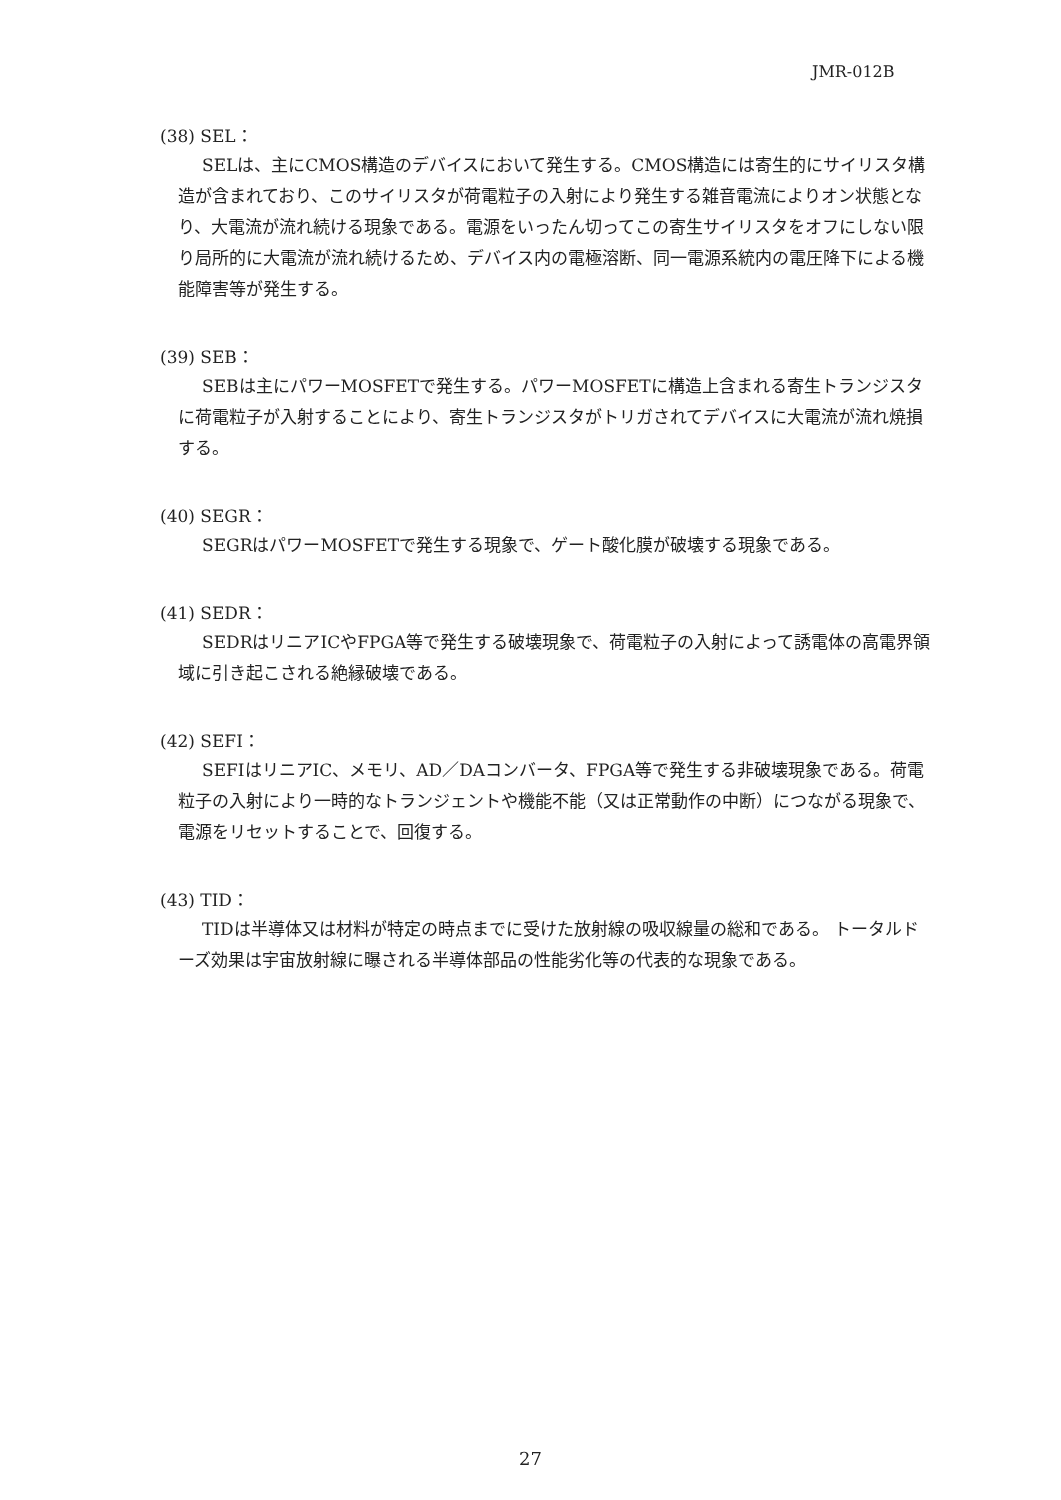JMR-012B
(38) SEL：
SELは、主にCMOS構造のデバイスにおいて発生する。CMOS構造には寄生的にサイリスタ構造が含まれており、このサイリスタが荷電粒子の入射により発生する雑音電流によりオン状態となり、大電流が流れ続ける現象である。電源をいったん切ってこの寄生サイリスタをオフにしない限り局所的に大電流が流れ続けるため、デバイス内の電極溶断、同一電源系統内の電圧降下による機能障害等が発生する。
(39) SEB：
SEBは主にパワーMOSFETで発生する。パワーMOSFETに構造上含まれる寄生トランジスタに荷電粒子が入射することにより、寄生トランジスタがトリガされてデバイスに大電流が流れ焼損する。
(40) SEGR：
SEGRはパワーMOSFETで発生する現象で、ゲート酸化膜が破壊する現象である。
(41) SEDR：
SEDRはリニアICやFPGA等で発生する破壊現象で、荷電粒子の入射によって誘電体の高電界領域に引き起こされる絶縁破壊である。
(42) SEFI：
SEFIはリニアIC、メモリ、AD／DAコンバータ、FPGA等で発生する非破壊現象である。荷電粒子の入射により一時的なトランジェントや機能不能（又は正常動作の中断）につながる現象で、電源をリセットすることで、回復する。
(43) TID：
TIDは半導体又は材料が特定の時点までに受けた放射線の吸収線量の総和である。 トータルドーズ効果は宇宙放射線に曝される半導体部品の性能劣化等の代表的な現象である。
27